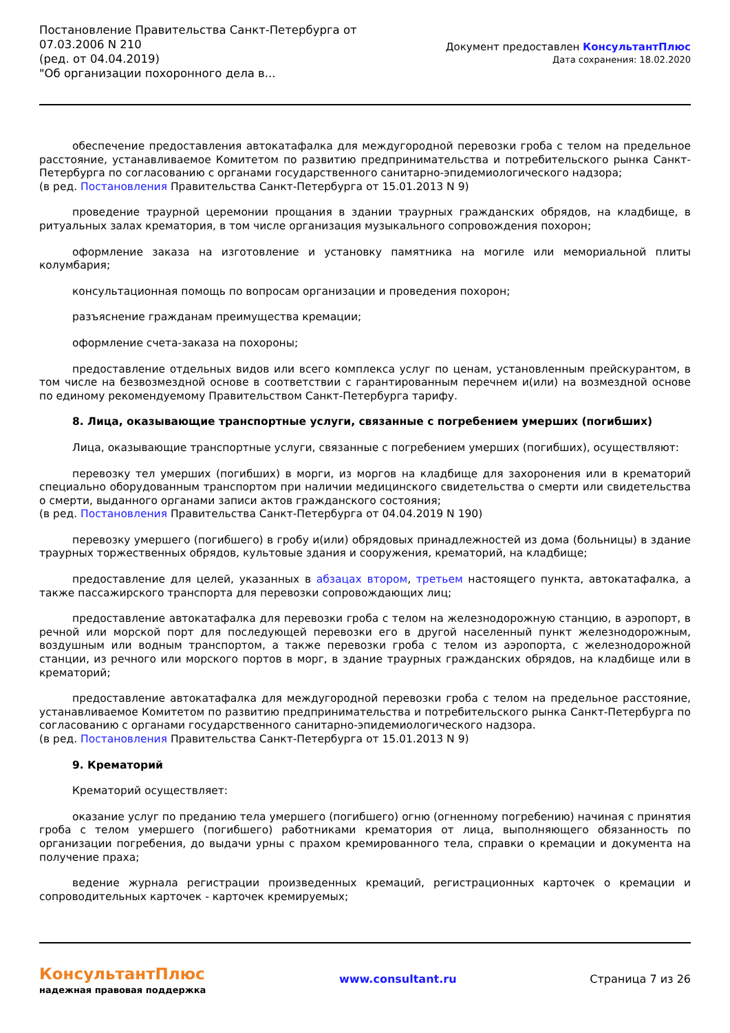Постановление Правительства Санкт-Петербурга от
07.03.2006 N 210
(ред. от 04.04.2019)
"Об организации похоронного дела в...
Документ предоставлен КонсультантПлюс
Дата сохранения: 18.02.2020
обеспечение предоставления автокатафалка для междугородной перевозки гроба с телом на предельное расстояние, устанавливаемое Комитетом по развитию предпринимательства и потребительского рынка Санкт-Петербурга по согласованию с органами государственного санитарно-эпидемиологического надзора;
(в ред. Постановления Правительства Санкт-Петербурга от 15.01.2013 N 9)
проведение траурной церемонии прощания в здании траурных гражданских обрядов, на кладбище, в ритуальных залах крематория, в том числе организация музыкального сопровождения похорон;
оформление заказа на изготовление и установку памятника на могиле или мемориальной плиты колумбария;
консультационная помощь по вопросам организации и проведения похорон;
разъяснение гражданам преимущества кремации;
оформление счета-заказа на похороны;
предоставление отдельных видов или всего комплекса услуг по ценам, установленным прейскурантом, в том числе на безвозмездной основе в соответствии с гарантированным перечнем и(или) на возмездной основе по единому рекомендуемому Правительством Санкт-Петербурга тарифу.
8. Лица, оказывающие транспортные услуги, связанные с погребением умерших (погибших)
Лица, оказывающие транспортные услуги, связанные с погребением умерших (погибших), осуществляют:
перевозку тел умерших (погибших) в морги, из моргов на кладбище для захоронения или в крематорий специально оборудованным транспортом при наличии медицинского свидетельства о смерти или свидетельства о смерти, выданного органами записи актов гражданского состояния;
(в ред. Постановления Правительства Санкт-Петербурга от 04.04.2019 N 190)
перевозку умершего (погибшего) в гробу и(или) обрядовых принадлежностей из дома (больницы) в здание траурных торжественных обрядов, культовые здания и сооружения, крематорий, на кладбище;
предоставление для целей, указанных в абзацах втором, третьем настоящего пункта, автокатафалка, а также пассажирского транспорта для перевозки сопровождающих лиц;
предоставление автокатафалка для перевозки гроба с телом на железнодорожную станцию, в аэропорт, в речной или морской порт для последующей перевозки его в другой населенный пункт железнодорожным, воздушным или водным транспортом, а также перевозки гроба с телом из аэропорта, с железнодорожной станции, из речного или морского портов в морг, в здание траурных гражданских обрядов, на кладбище или в крематорий;
предоставление автокатафалка для междугородной перевозки гроба с телом на предельное расстояние, устанавливаемое Комитетом по развитию предпринимательства и потребительского рынка Санкт-Петербурга по согласованию с органами государственного санитарно-эпидемиологического надзора.
(в ред. Постановления Правительства Санкт-Петербурга от 15.01.2013 N 9)
9. Крематорий
Крематорий осуществляет:
оказание услуг по преданию тела умершего (погибшего) огню (огненному погребению) начиная с принятия гроба с телом умершего (погибшего) работниками крематория от лица, выполняющего обязанность по организации погребения, до выдачи урны с прахом кремированного тела, справки о кремации и документа на получение праха;
ведение журнала регистрации произведенных кремаций, регистрационных карточек о кремации и сопроводительных карточек - карточек кремируемых;
КонсультантПлюс
надежная правовая поддержка
www.consultant.ru Страница 7 из 26